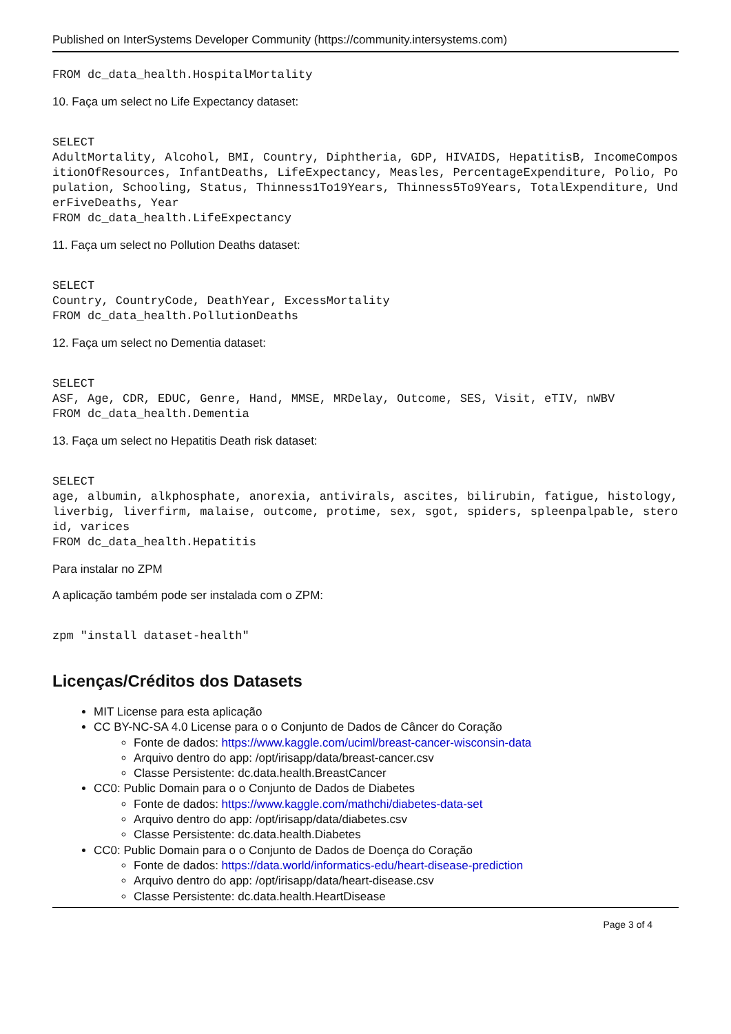Published on InterSystems Developer Community (https://community.intersystems.com)
FROM dc_data_health.HospitalMortality
10. Faça um select no Life Expectancy dataset:
SELECT
AdultMortality, Alcohol, BMI, Country, Diphtheria, GDP, HIVAIDS, HepatitisB, IncomeCompositionOfResources, InfantDeaths, LifeExpectancy, Measles, PercentageExpenditure, Polio, Population, Schooling, Status, Thinness1To19Years, Thinness5To9Years, TotalExpenditure, UnderFiveDeaths, Year
FROM dc_data_health.LifeExpectancy
11. Faça um select no Pollution Deaths dataset:
SELECT
Country, CountryCode, DeathYear, ExcessMortality
FROM dc_data_health.PollutionDeaths
12. Faça um select no Dementia dataset:
SELECT
ASF, Age, CDR, EDUC, Genre, Hand, MMSE, MRDelay, Outcome, SES, Visit, eTIV, nWBV
FROM dc_data_health.Dementia
13. Faça um select no Hepatitis Death risk dataset:
SELECT
age, albumin, alkphosphate, anorexia, antivirals, ascites, bilirubin, fatigue, histology, liverbig, liverfirm, malaise, outcome, protime, sex, sgot, spiders, spleenpalpable, steroid, varices
FROM dc_data_health.Hepatitis
Para instalar no ZPM
A aplicação também pode ser instalada com o ZPM:
zpm "install dataset-health"
Licenças/Créditos dos Datasets
MIT License para esta aplicação
CC BY-NC-SA 4.0 License para o o Conjunto de Dados de Câncer do Coração
Fonte de dados: https://www.kaggle.com/uciml/breast-cancer-wisconsin-data
Arquivo dentro do app: /opt/irisapp/data/breast-cancer.csv
Classe Persistente: dc.data.health.BreastCancer
CC0: Public Domain para o o Conjunto de Dados de Diabetes
Fonte de dados: https://www.kaggle.com/mathchi/diabetes-data-set
Arquivo dentro do app: /opt/irisapp/data/diabetes.csv
Classe Persistente: dc.data.health.Diabetes
CC0: Public Domain para o o Conjunto de Dados de Doença do Coração
Fonte de dados: https://data.world/informatics-edu/heart-disease-prediction
Arquivo dentro do app: /opt/irisapp/data/heart-disease.csv
Classe Persistente: dc.data.health.HeartDisease
Page 3 of 4